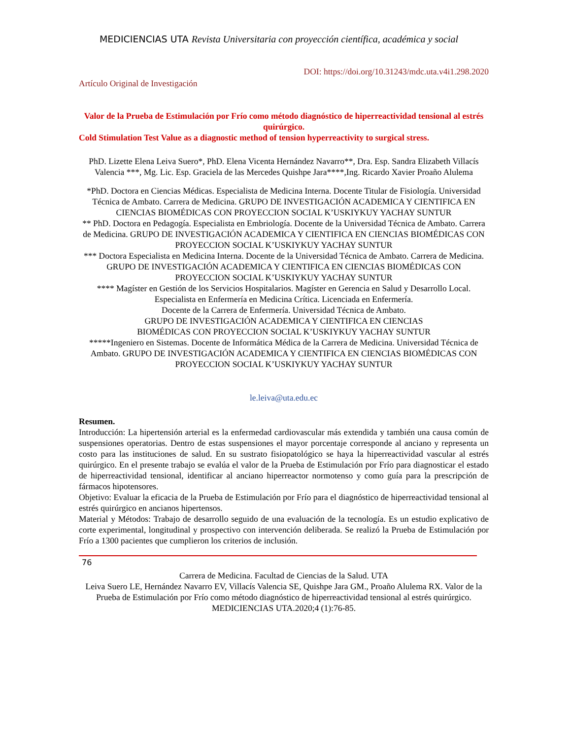MEDICIENCIAS UTA Revista Universitaria con proyección científica, académica y social
DOI: https://doi.org/10.31243/mdc.uta.v4i1.298.2020
Artículo Original de Investigación
Valor de la Prueba de Estimulación por Frío como método diagnóstico de hiperreactividad tensional al estrés quirúrgico.
Cold Stimulation Test Value as a diagnostic method of tension hyperreactivity to surgical stress.
PhD. Lizette Elena Leiva Suero*, PhD. Elena Vicenta Hernández Navarro**, Dra. Esp. Sandra Elizabeth Villacís Valencia ***, Mg. Lic. Esp. Graciela de las Mercedes Quishpe Jara****,Ing. Ricardo Xavier Proaño Alulema
*PhD. Doctora en Ciencias Médicas. Especialista de Medicina Interna. Docente Titular de Fisiología. Universidad Técnica de Ambato. Carrera de Medicina. GRUPO DE INVESTIGACIÓN ACADEMICA Y CIENTIFICA EN CIENCIAS BIOMÉDICAS CON PROYECCION SOCIAL K’USKIYKUY YACHAY SUNTUR
** PhD. Doctora en Pedagogía. Especialista en Embriología. Docente de la Universidad Técnica de Ambato. Carrera de Medicina. GRUPO DE INVESTIGACIÓN ACADEMICA Y CIENTIFICA EN CIENCIAS BIOMÉDICAS CON PROYECCION SOCIAL K’USKIYKUY YACHAY SUNTUR
*** Doctora Especialista en Medicina Interna. Docente de la Universidad Técnica de Ambato. Carrera de Medicina. GRUPO DE INVESTIGACIÓN ACADEMICA Y CIENTIFICA EN CIENCIAS BIOMÉDICAS CON PROYECCION SOCIAL K’USKIYKUY YACHAY SUNTUR
**** Magíster en Gestión de los Servicios Hospitalarios. Magíster en Gerencia en Salud y Desarrollo Local.
Especialista en Enfermería en Medicina Crítica. Licenciada en Enfermería.
Docente de la Carrera de Enfermería. Universidad Técnica de Ambato.
GRUPO DE INVESTIGACIÓN ACADEMICA Y CIENTIFICA EN CIENCIAS
BIOMÉDICAS CON PROYECCION SOCIAL K’USKIYKUY YACHAY SUNTUR
*****Ingeniero en Sistemas. Docente de Informática Médica de la Carrera de Medicina. Universidad Técnica de Ambato. GRUPO DE INVESTIGACIÓN ACADEMICA Y CIENTIFICA EN CIENCIAS BIOMÉDICAS CON PROYECCION SOCIAL K’USKIYKUY YACHAY SUNTUR
le.leiva@uta.edu.ec
Resumen.
Introducción: La hipertensión arterial es la enfermedad cardiovascular más extendida y también una causa común de suspensiones operatorias. Dentro de estas suspensiones el mayor porcentaje corresponde al anciano y representa un costo para las instituciones de salud. En su sustrato fisiopatológico se haya la hiperreactividad vascular al estrés quirúrgico. En el presente trabajo se evalúa el valor de la Prueba de Estimulación por Frío para diagnosticar el estado de hiperreactividad tensional, identificar al anciano hiperreactor normotenso y como guía para la prescripción de fármacos hipotensores.
Objetivo: Evaluar la eficacia de la Prueba de Estimulación por Frío para el diagnóstico de hiperreactividad tensional al estrés quirúrgico en ancianos hipertensos.
Material y Métodos: Trabajo de desarrollo seguido de una evaluación de la tecnología. Es un estudio explicativo de corte experimental, longitudinal y prospectivo con intervención deliberada. Se realizó la Prueba de Estimulación por Frío a 1300 pacientes que cumplieron los criterios de inclusión.
76
Carrera de Medicina. Facultad de Ciencias de la Salud. UTA
Leiva Suero LE, Hernández Navarro EV, Villacís Valencia SE, Quishpe Jara GM., Proaño Alulema RX. Valor de la Prueba de Estimulación por Frío como método diagnóstico de hiperreactividad tensional al estrés quirúrgico. MEDICIENCIAS UTA.2020;4 (1):76-85.